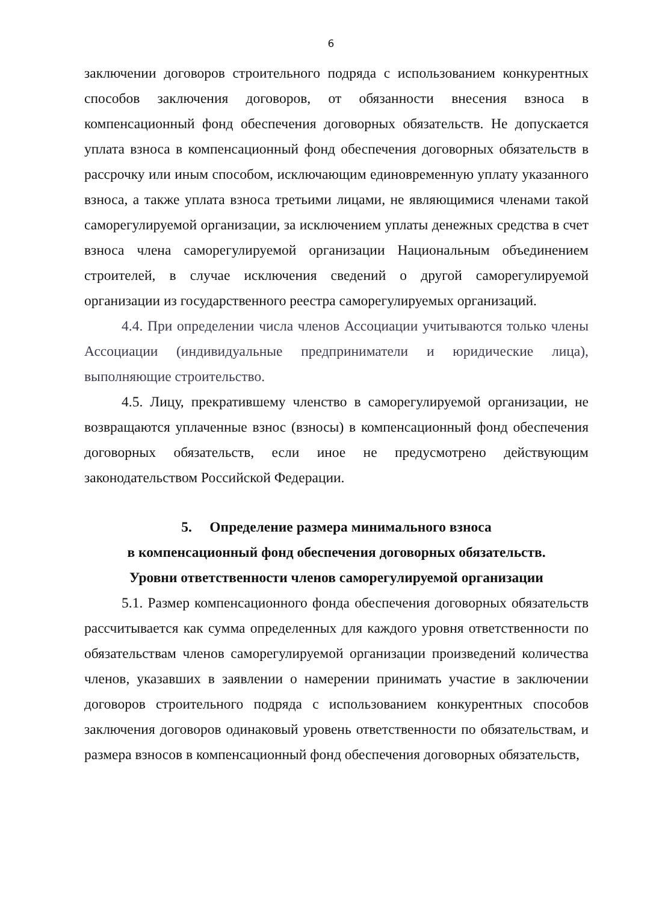6
заключении договоров строительного подряда с использованием конкурентных способов заключения договоров, от обязанности внесения взноса в компенсационный фонд обеспечения договорных обязательств. Не допускается уплата взноса в компенсационный фонд обеспечения договорных обязательств в рассрочку или иным способом, исключающим единовременную уплату указанного взноса, а также уплата взноса третьими лицами, не являющимися членами такой саморегулируемой организации, за исключением уплаты денежных средства в счет взноса члена саморегулируемой организации Национальным объединением строителей, в случае исключения сведений о другой саморегулируемой организации из государственного реестра саморегулируемых организаций.
4.4. При определении числа членов Ассоциации учитываются только члены Ассоциации (индивидуальные предприниматели и юридические лица), выполняющие строительство.
4.5. Лицу, прекратившему членство в саморегулируемой организации, не возвращаются уплаченные взнос (взносы) в компенсационный фонд обеспечения договорных обязательств, если иное не предусмотрено действующим законодательством Российской Федерации.
5. Определение размера минимального взноса
в компенсационный фонд обеспечения договорных обязательств.
Уровни ответственности членов саморегулируемой организации
5.1. Размер компенсационного фонда обеспечения договорных обязательств рассчитывается как сумма определенных для каждого уровня ответственности по обязательствам членов саморегулируемой организации произведений количества членов, указавших в заявлении о намерении принимать участие в заключении договоров строительного подряда с использованием конкурентных способов заключения договоров одинаковый уровень ответственности по обязательствам, и размера взносов в компенсационный фонд обеспечения договорных обязательств,